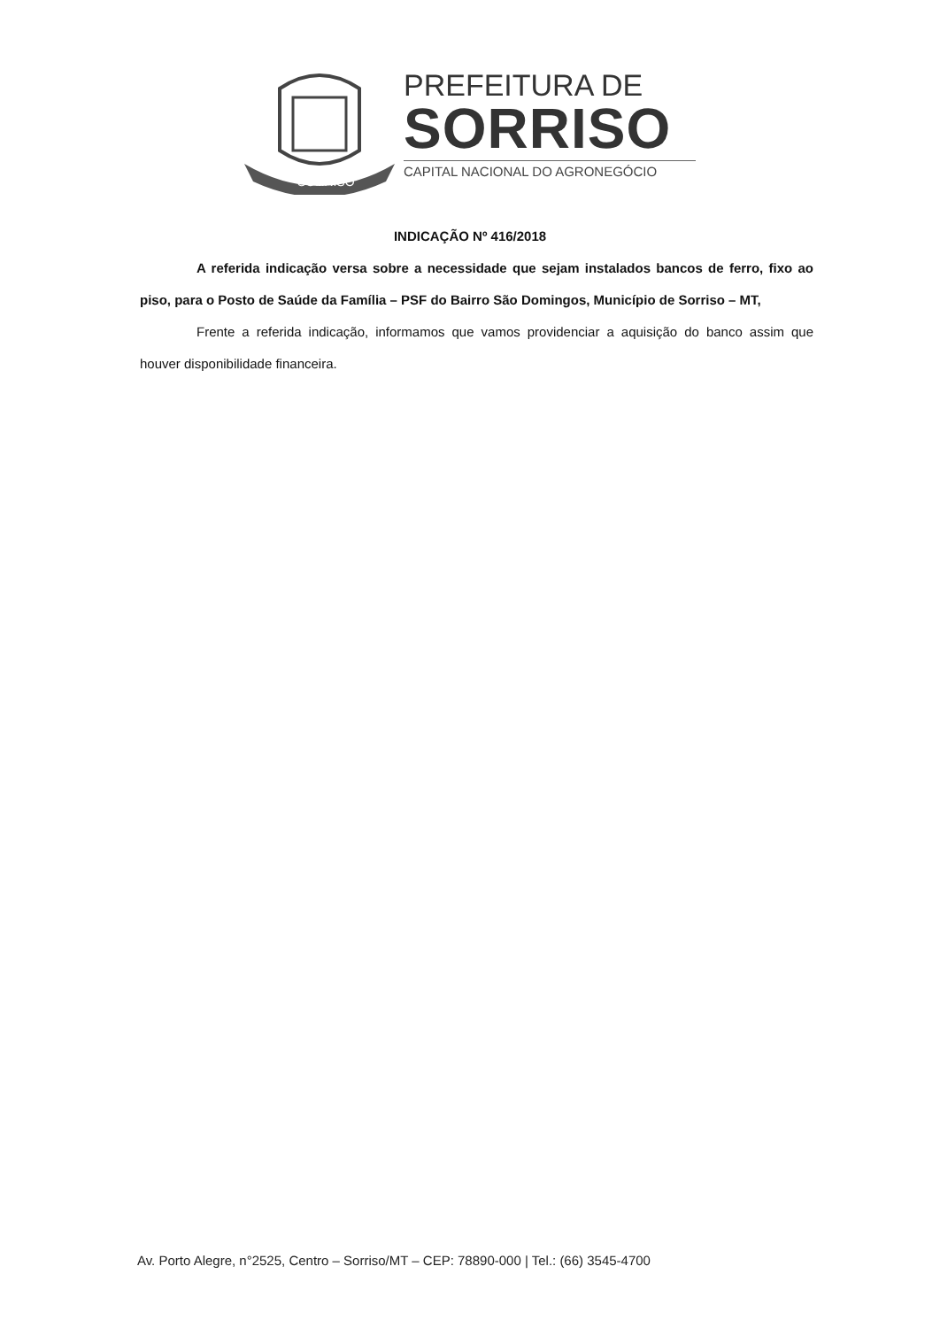SORRISO
PREFEITURA DE
SORRISO
CAPITAL NACIONAL DO AGRONEGÓCIO
INDICAÇÃO Nº 416/2018
A referida indicação versa sobre a necessidade que sejam instalados bancos de ferro, fixo ao piso, para o Posto de Saúde da Família – PSF do Bairro São Domingos, Município de Sorriso – MT,
Frente a referida indicação, informamos que vamos providenciar a aquisição do banco assim que houver disponibilidade financeira.
Av. Porto Alegre, n°2525, Centro – Sorriso/MT – CEP: 78890-000 | Tel.: (66) 3545-4700